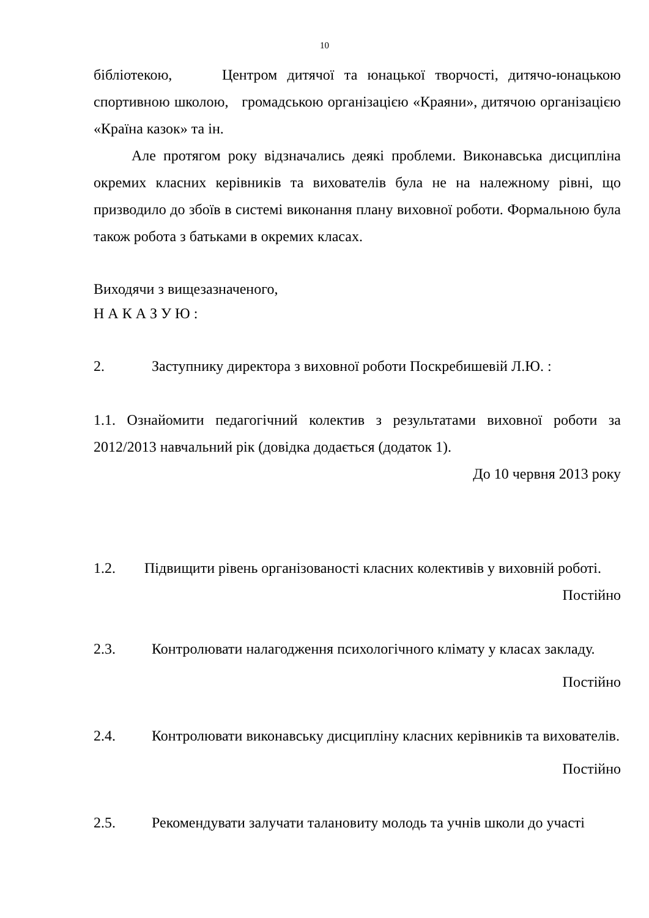10
бібліотекою, Центром дитячої та юнацької творчості, дитячо-юнацькою спортивною школою, громадською організацією «Краяни», дитячою організацією «Країна казок» та ін.
Але протягом року відзначались деякі проблеми. Виконавська дисципліна окремих класних керівників та вихователів була не на належному рівні, що призводило до збоїв в системі виконання плану виховної роботи. Формальною була також робота з батьками в окремих класах.
Виходячи з вищезазначеного,
Н А К А З У Ю :
2. Заступнику директора з виховної роботи Поскребишевій Л.Ю. :
1.1. Ознайомити педагогічний колектив з результатами виховної роботи за 2012/2013 навчальний рік (довідка додається (додаток 1).
До 10 червня 2013 року
1.2. Підвищити рівень організованості класних колективів у виховній роботі.
Постійно
2.3. Контролювати налагодження психологічного клімату у класах закладу.
Постійно
2.4. Контролювати виконавську дисципліну класних керівників та вихователів.
Постійно
2.5. Рекомендувати залучати талановиту молодь та учнів школи до участі